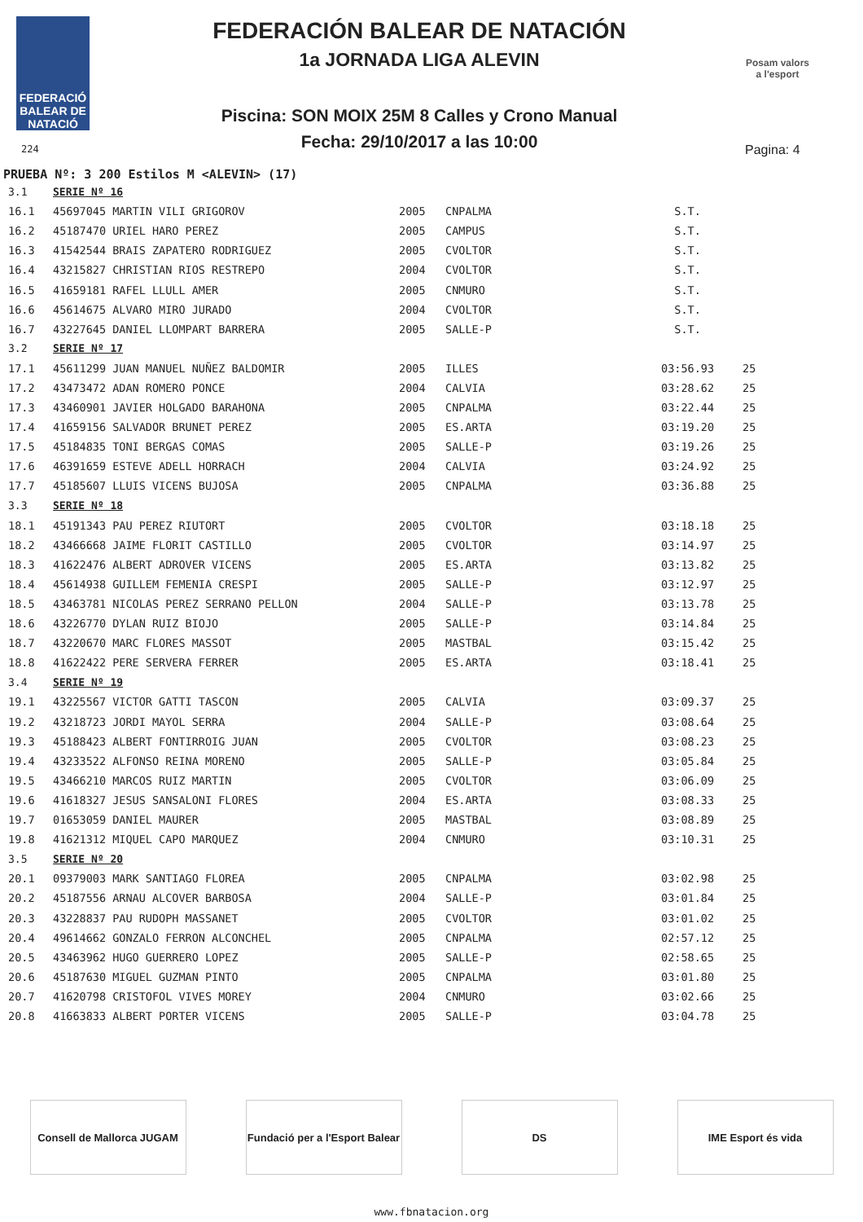FEDERACIÓ BALEAR DE NATACIÓ
FEDERACIÓN BALEAR DE NATACIÓN
1a JORNADA LIGA ALEVIN
Piscina: SON MOIX 25M 8 Calles y Crono Manual
Fecha: 29/10/2017 a las 10:00
224
Posam valors a l'esport
Pagina: 4
PRUEBA Nº: 3 200 Estilos M <ALEVIN> (17)
| 3.1 | SERIE Nº 16 | | | | |
| 16.1 | 45697045 MARTIN VILI GRIGOROV | 2005 | CNPALMA | S.T. | |
| 16.2 | 45187470 URIEL HARO PEREZ | 2005 | CAMPUS | S.T. | |
| 16.3 | 41542544 BRAIS ZAPATERO RODRIGUEZ | 2005 | CVOLTOR | S.T. | |
| 16.4 | 43215827 CHRISTIAN RIOS RESTREPO | 2004 | CVOLTOR | S.T. | |
| 16.5 | 41659181 RAFEL LLULL AMER | 2005 | CNMURO | S.T. | |
| 16.6 | 45614675 ALVARO MIRO JURADO | 2004 | CVOLTOR | S.T. | |
| 16.7 | 43227645 DANIEL LLOMPART BARRERA | 2005 | SALLE-P | S.T. | |
| 3.2 | SERIE Nº 17 | | | | |
| 17.1 | 45611299 JUAN MANUEL NUÑEZ BALDOMIR | 2005 | ILLES | 03:56.93 | 25 |
| 17.2 | 43473472 ADAN ROMERO PONCE | 2004 | CALVIA | 03:28.62 | 25 |
| 17.3 | 43460901 JAVIER HOLGADO BARAHONA | 2005 | CNPALMA | 03:22.44 | 25 |
| 17.4 | 41659156 SALVADOR BRUNET PEREZ | 2005 | ES.ARTA | 03:19.20 | 25 |
| 17.5 | 45184835 TONI BERGAS COMAS | 2005 | SALLE-P | 03:19.26 | 25 |
| 17.6 | 46391659 ESTEVE ADELL HORRACH | 2004 | CALVIA | 03:24.92 | 25 |
| 17.7 | 45185607 LLUIS VICENS BUJOSA | 2005 | CNPALMA | 03:36.88 | 25 |
| 3.3 | SERIE Nº 18 | | | | |
| 18.1 | 45191343 PAU PEREZ RIUTORT | 2005 | CVOLTOR | 03:18.18 | 25 |
| 18.2 | 43466668 JAIME FLORIT CASTILLO | 2005 | CVOLTOR | 03:14.97 | 25 |
| 18.3 | 41622476 ALBERT ADROVER VICENS | 2005 | ES.ARTA | 03:13.82 | 25 |
| 18.4 | 45614938 GUILLEM FEMENIA CRESPI | 2005 | SALLE-P | 03:12.97 | 25 |
| 18.5 | 43463781 NICOLAS PEREZ SERRANO PELLON | 2004 | SALLE-P | 03:13.78 | 25 |
| 18.6 | 43226770 DYLAN RUIZ BIOJO | 2005 | SALLE-P | 03:14.84 | 25 |
| 18.7 | 43220670 MARC FLORES MASSOT | 2005 | MASTBAL | 03:15.42 | 25 |
| 18.8 | 41622422 PERE SERVERA FERRER | 2005 | ES.ARTA | 03:18.41 | 25 |
| 3.4 | SERIE Nº 19 | | | | |
| 19.1 | 43225567 VICTOR GATTI TASCON | 2005 | CALVIA | 03:09.37 | 25 |
| 19.2 | 43218723 JORDI MAYOL SERRA | 2004 | SALLE-P | 03:08.64 | 25 |
| 19.3 | 45188423 ALBERT FONTIRROIG JUAN | 2005 | CVOLTOR | 03:08.23 | 25 |
| 19.4 | 43233522 ALFONSO REINA MORENO | 2005 | SALLE-P | 03:05.84 | 25 |
| 19.5 | 43466210 MARCOS RUIZ MARTIN | 2005 | CVOLTOR | 03:06.09 | 25 |
| 19.6 | 41618327 JESUS SANSALONI FLORES | 2004 | ES.ARTA | 03:08.33 | 25 |
| 19.7 | 01653059 DANIEL MAURER | 2005 | MASTBAL | 03:08.89 | 25 |
| 19.8 | 41621312 MIQUEL CAPO MARQUEZ | 2004 | CNMURO | 03:10.31 | 25 |
| 3.5 | SERIE Nº 20 | | | | |
| 20.1 | 09379003 MARK SANTIAGO FLOREA | 2005 | CNPALMA | 03:02.98 | 25 |
| 20.2 | 45187556 ARNAU ALCOVER BARBOSA | 2004 | SALLE-P | 03:01.84 | 25 |
| 20.3 | 43228837 PAU RUDOPH MASSANET | 2005 | CVOLTOR | 03:01.02 | 25 |
| 20.4 | 49614662 GONZALO FERRON ALCONCHEL | 2005 | CNPALMA | 02:57.12 | 25 |
| 20.5 | 43463962 HUGO GUERRERO LOPEZ | 2005 | SALLE-P | 02:58.65 | 25 |
| 20.6 | 45187630 MIGUEL GUZMAN PINTO | 2005 | CNPALMA | 03:01.80 | 25 |
| 20.7 | 41620798 CRISTOFOL VIVES MOREY | 2004 | CNMURO | 03:02.66 | 25 |
| 20.8 | 41663833 ALBERT PORTER VICENS | 2005 | SALLE-P | 03:04.78 | 25 |
Consell de Mallorca JUGAM
Fundació per a l'Esport Balear
DS IME Esport és vida
www.fbnatacion.org